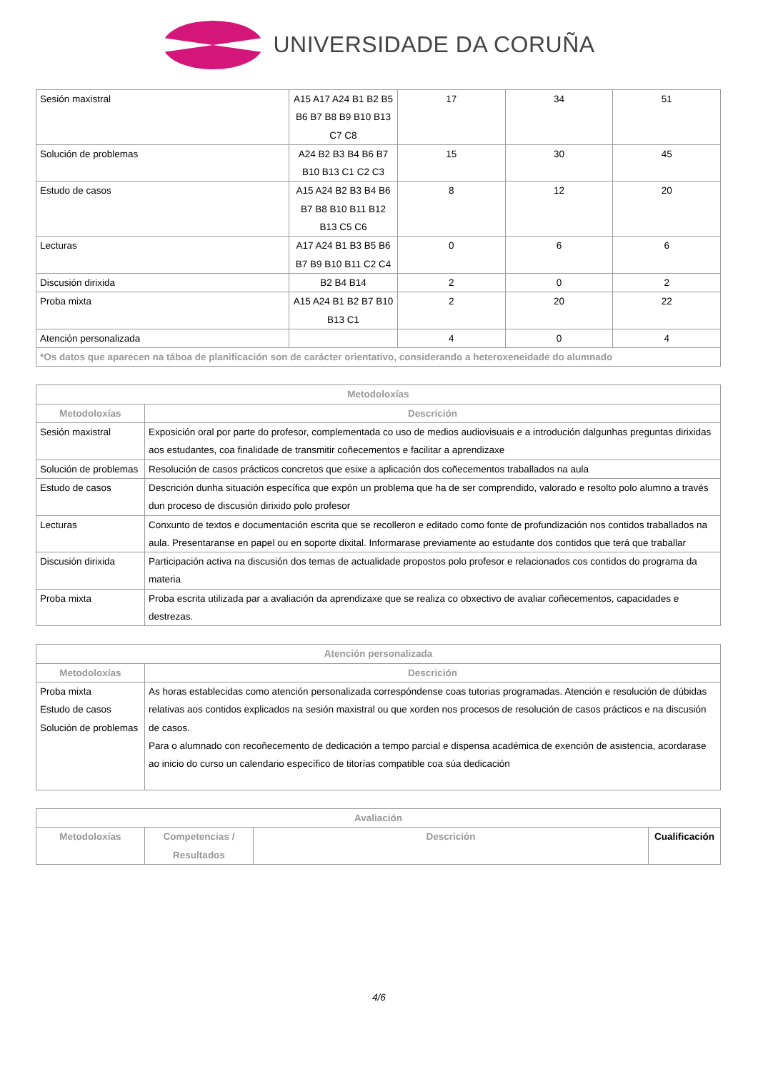UNIVERSIDADE DA CORUÑA
| Sesión maxistral | A15 A17 A24 B1 B2 B5 B6 B7 B8 B9 B10 B13 C7 C8 | 17 | 34 | 51 |
| Solución de problemas | A24 B2 B3 B4 B6 B7 B10 B13 C1 C2 C3 | 15 | 30 | 45 |
| Estudo de casos | A15 A24 B2 B3 B4 B6 B7 B8 B10 B11 B12 B13 C5 C6 | 8 | 12 | 20 |
| Lecturas | A17 A24 B1 B3 B5 B6 B7 B9 B10 B11 C2 C4 | 0 | 6 | 6 |
| Discusión dirixida | B2 B4 B14 | 2 | 0 | 2 |
| Proba mixta | A15 A24 B1 B2 B7 B10 B13 C1 | 2 | 20 | 22 |
| Atención personalizada | | 4 | 0 | 4 |
| *Os datos que aparecen na táboa de planificación son de carácter orientativo, considerando a heteroxeneidade do alumnado | | | | |
| Metodoloxías | |
| --- | --- |
| Metodoloxías | Descrición |
| Sesión maxistral | Exposición oral por parte do profesor, complementada co uso de medios audiovisuais e a introdución dalgunhas preguntas dirixidas aos estudantes, coa finalidade de transmitir coñecementos e facilitar a aprendizaxe |
| Solución de problemas | Resolución de casos prácticos concretos que esixe a aplicación dos coñecementos traballados na aula |
| Estudo de casos | Descrición dunha situación específica que expón un problema que ha de ser comprendido, valorado e resolto polo alumno a través dun proceso de discusión dirixido polo profesor |
| Lecturas | Conxunto de textos e documentación escrita que se recolleron e editado como fonte de profundización nos contidos traballados na aula. Presentaranse en papel ou en soporte dixital. Informarase previamente ao estudante dos contidos que terá que traballar |
| Discusión dirixida | Participación activa na discusión dos temas de actualidade propostos polo profesor e relacionados cos contidos do programa da materia |
| Proba mixta | Proba escrita utilizada par a avaliación da aprendizaxe que se realiza co obxectivo de avaliar coñecementos, capacidades e destrezas. |
| Atención personalizada | |
| --- | --- |
| Metodoloxías | Descrición |
| Proba mixta Estudo de casos Solución de problemas | As horas establecidas como atención personalizada correspóndense coas tutorias programadas. Atención e resolución de dúbidas relativas aos contidos explicados na sesión maxistral ou que xorden nos procesos de resolución de casos prácticos e na discusión de casos. Para o alumnado con recoñecemento de dedicación a tempo parcial e dispensa académica de exención de asistencia, acordarase ao inicio do curso un calendario específico de titorías compatible coa súa dedicación |
| Avaliación | | | |
| --- | --- | --- | --- |
| Metodoloxías | Competencias / Resultados | Descrición | Cualificación |
4/6